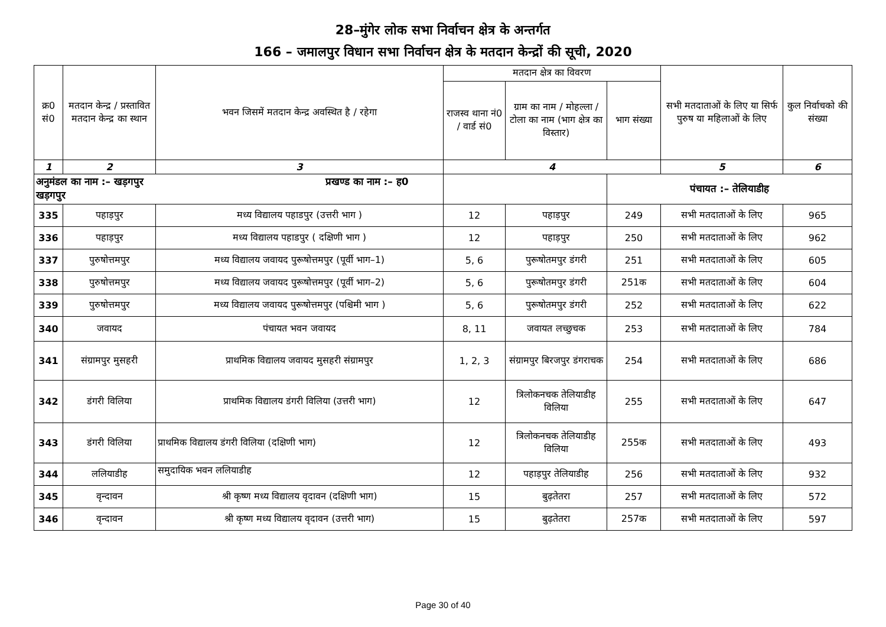28–मुंगेर लोक सभा निर्वाचन क्षेत्र के अन्तर्गत
166 – जमालपुर विधान सभा निर्वाचन क्षेत्र के मतदान केन्द्रों की सूची, 2020
| क्र0 सं0 | मतदान केन्द्र / प्रस्तावित मतदान केन्द्र का स्थान | भवन जिसमें मतदान केन्द्र अवस्थित है / रहेगा | मतदान क्षेत्र का विवरण | | | सभी मतदाताओं के लिए या सिर्फ पुरुष या महिलाओं के लिए | कुल निर्वाचको की संख्या |
| --- | --- | --- | --- | --- | --- | --- | --- |
| | | | राजस्व थाना नं0 / वार्ड सं0 | ग्राम का नाम / मोहल्ला / टोला का नाम (भाग क्षेत्र का विस्तार) | भाग संख्या | | |
| 1 | 2 | 3 | 4 | | | 5 | 6 |
| अनुमंडल का नाम :– खड़गपुर प्रखण्ड का नाम :– ह0 खड़गपुर | | | | | पंचायत :– तेलियाडीह | | |
| 335 | पहाड़पुर | मध्य विद्यालय पहाडपुर (उत्तरी भाग ) | 12 | पहाड़पुर | 249 | सभी मतदाताओं के लिए | 965 |
| 336 | पहाड़पुर | मध्य विद्यालय पहाडपुर ( दक्षिणी भाग ) | 12 | पहाड़पुर | 250 | सभी मतदाताओं के लिए | 962 |
| 337 | पुरुषोत्तमपुर | मध्य विद्यालय जवायद पुरूषोत्तमपुर (पूर्वी भाग–1) | 5, 6 | पुरूषोतमपुर डंगरी | 251 | सभी मतदाताओं के लिए | 605 |
| 338 | पुरुषोत्तमपुर | मध्य विद्यालय जवायद पुरूषोत्तमपुर (पूर्वी भाग–2) | 5, 6 | पुरूषोतमपुर डंगरी | 251क | सभी मतदाताओं के लिए | 604 |
| 339 | पुरुषोत्तमपुर | मध्य विद्यालय जवायद पुरूषोत्तमपुर (पश्चिमी भाग ) | 5, 6 | पुरूषोतमपुर डंगरी | 252 | सभी मतदाताओं के लिए | 622 |
| 340 | जवायद | पंचायत भवन जवायद | 8, 11 | जवायत लच्छुचक | 253 | सभी मतदाताओं के लिए | 784 |
| 341 | संग्रामपुर मुसहरी | प्राथमिक विद्यालय जवायद मुसहरी संग्रामपुर | 1, 2, 3 | संग्रामपुर बिरजपुर डंगराचक | 254 | सभी मतदाताओं के लिए | 686 |
| 342 | डंगरी विलिया | प्राथमिक विद्यालय डंगरी विलिया (उत्तरी भाग) | 12 | त्रिलोकनचक तेलियाडीह विलिया | 255 | सभी मतदाताओं के लिए | 647 |
| 343 | डंगरी विलिया | प्राथमिक विद्यालय डंगरी विलिया (दक्षिणी भाग) | 12 | त्रिलोकनचक तेलियाडीह विलिया | 255क | सभी मतदाताओं के लिए | 493 |
| 344 | ललियाडीह | समुदायिक भवन ललियाडीह | 12 | पहाड़पुर तेलियाडीह | 256 | सभी मतदाताओं के लिए | 932 |
| 345 | वृन्दावन | श्री कृष्ण मध्य विद्यालय वृदावन (दक्षिणी भाग) | 15 | बुढ़तेतरा | 257 | सभी मतदाताओं के लिए | 572 |
| 346 | वृन्दावन | श्री कृष्ण मध्य विद्यालय वृदावन (उत्तरी भाग) | 15 | बुढ़तेतरा | 257क | सभी मतदाताओं के लिए | 597 |
Page 30 of 40